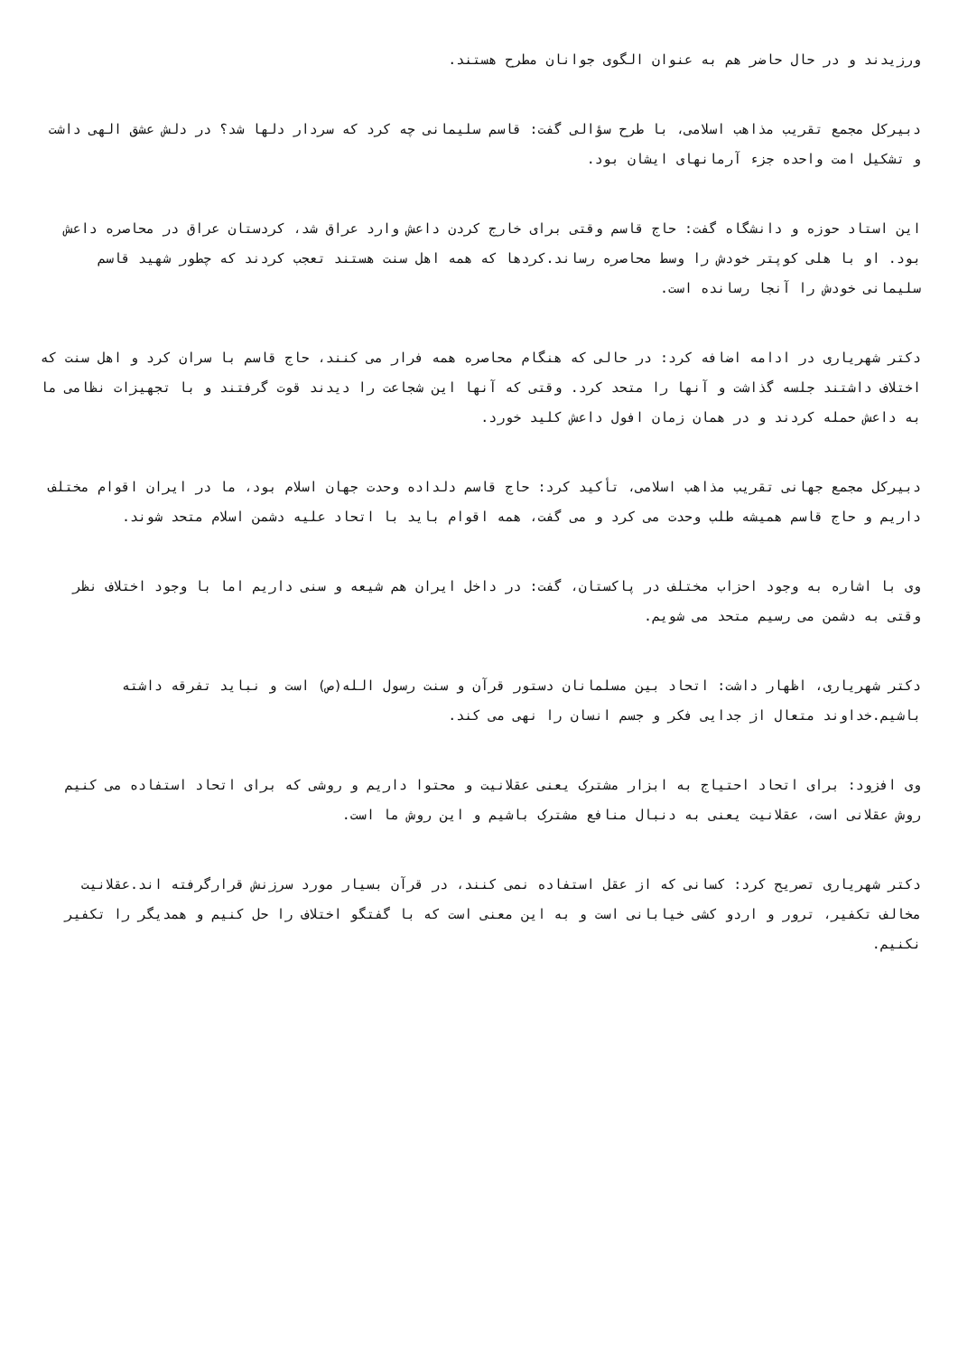ورزیدند و در حال حاضر هم به عنوان الگوی جوانان مطرح هستند.
دبیرکل مجمع تقریب مذاهب اسلامی، با طرح سؤالی گفت: قاسم سلیمانی چه کرد که سردار دلها شد؟ در دلش عشق الهی داشت و تشکیل امت واحده جزء آرمانهای ایشان بود.
این استاد حوزه و دانشگاه گفت: حاج قاسم وقتی برای خارج کردن داعش وارد عراق شد، کردستان عراق در محاصره داعش بود. او با هلی کوپتر خودش را وسط محاصره رساند.کردها که همه اهل سنت هستند تعجب کردند که چطور شهید قاسم سلیمانی خودش را آنجا رسانده است.
دکتر شهریاری در ادامه اضافه کرد: در حالی که هنگام محاصره همه فرار می کنند، حاج قاسم با سران کرد و اهل سنت که اختلاف داشتند جلسه گذاشت و آنها را متحد کرد. وقتی که آنها این شجاعت را دیدند قوت گرفتند و با تجهیزات نظامی ما به داعش حمله کردند و در همان زمان افول داعش کلید خورد.
دبیرکل مجمع جهانی تقریب مذاهب اسلامی، تأکید کرد: حاج قاسم دلداده وحدت جهان اسلام بود، ما در ایران اقوام مختلف داریم و حاج قاسم همیشه طلب وحدت می کرد و می گفت، همه اقوام باید با اتحاد علیه دشمن اسلام متحد شوند.
وی با اشاره به وجود احزاب مختلف در پاکستان، گفت: در داخل ایران هم شیعه و سنی داریم اما با وجود اختلاف نظر وقتی به دشمن می رسیم متحد می شویم.
دکتر شهریاری، اظهار داشت: اتحاد بین مسلمانان دستور قرآن و سنت رسول الله(ص) است و نباید تفرقه داشته باشیم.خداوند متعال از جدایی فکر و جسم انسان را نهی می کند.
وی افزود: برای اتحاد احتیاج به ابزار مشترک یعنی عقلانیت و محتوا داریم و روشی که برای اتحاد استفاده می کنیم روش عقلانی است، عقلانیت یعنی به دنبال منافع مشترک باشیم و این روش ما است.
دکتر شهریاری تصریح کرد: کسانی که از عقل استفاده نمی کنند، در قرآن بسیار مورد سرزنش قرارگرفته اند.عقلانیت مخالف تکفیر، ترور و اردو کشی خیابانی است و به این معنی است که با گفتگو اختلاف را حل کنیم و همدیگر را تکفیر نکنیم.